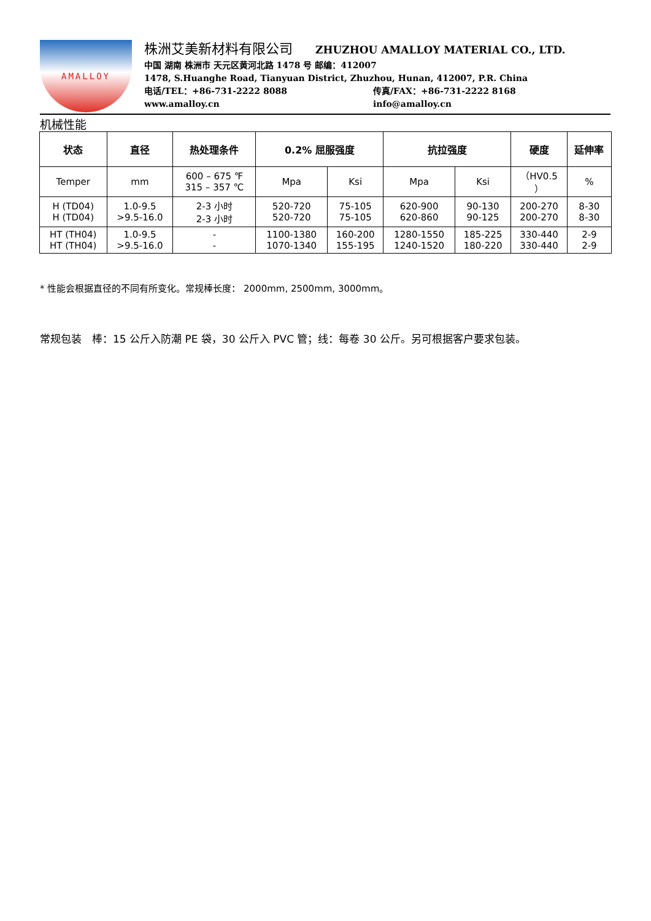AMALLOY
株洲艾美新材料有限公司 ZHUZHOU AMALLOY MATERIAL CO., LTD.
中国 湖南 株洲市 天元区黄河北路 1478 号 邮编：412007
1478, S.Huanghe Road, Tianyuan District, Zhuzhou, Hunan, 412007, P.R. China
电话/TEL：+86-731-2222 8088 传真/FAX：+86-731-2222 8168
www.amalloy.cn info@amalloy.cn
机械性能
| 状态 | 直径 | 热处理条件 | 0.2% 屈服强度 | | 抗拉强度 | | 硬度 | 延伸率 |
| --- | --- | --- | --- | --- | --- | --- | --- | --- |
| Temper | mm | 600 – 675 ℉ 315 – 357 ℃ | Mpa | Ksi | Mpa | Ksi | （HV0.5 ） | % |
| H (TD04) H (TD04) | 1.0-9.5 >9.5-16.0 | 2-3 小时 2-3 小时 | 520-720 520-720 | 75-105 75-105 | 620-900 620-860 | 90-130 90-125 | 200-270 200-270 | 8-30 8-30 |
| HT (TH04) HT (TH04) | 1.0-9.5 >9.5-16.0 | - - | 1100-1380 1070-1340 | 160-200 155-195 | 1280-1550 1240-1520 | 185-225 180-220 | 330-440 330-440 | 2-9 2-9 |
* 性能会根据直径的不同有所变化。常规棒长度： 2000mm, 2500mm, 3000mm。
常规包装　棒：15 公斤入防潮 PE 袋，30 公斤入 PVC 管；线：每卷 30 公斤。另可根据客户要求包装。